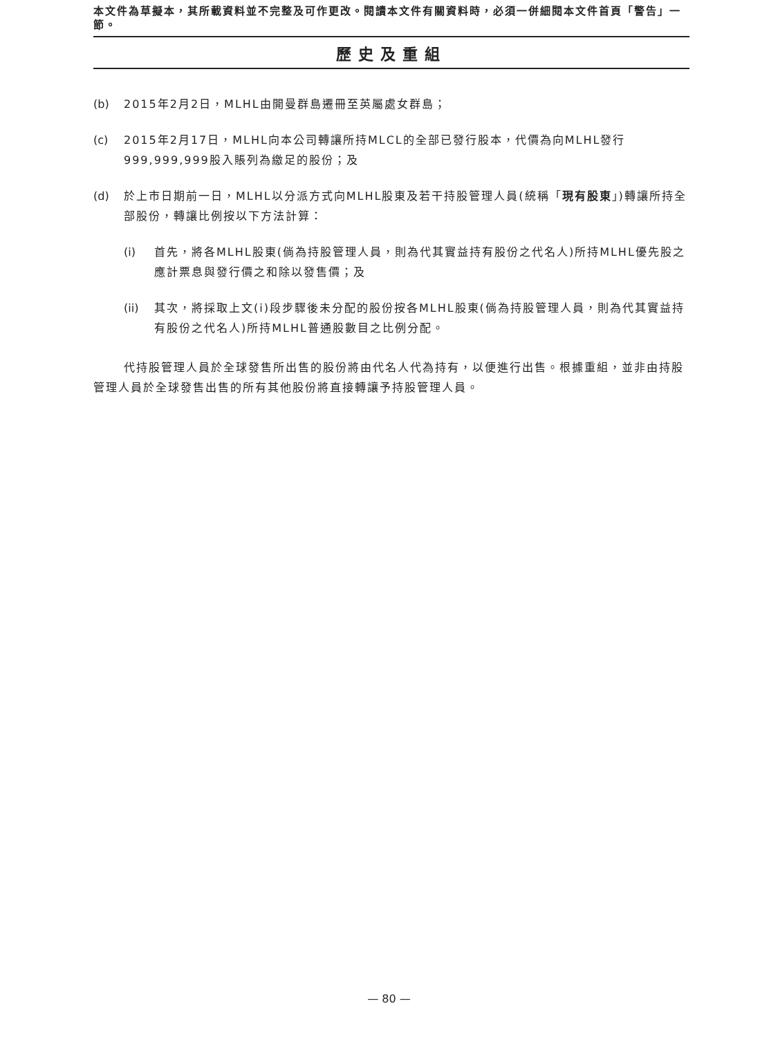本文件為草擬本，其所載資料並不完整及可作更改。閱讀本文件有關資料時，必須一併細閱本文件首頁「警告」一節。
歷史及重組
(b) 2015年2月2日，MLHL由開曼群島遷冊至英屬處女群島；
(c) 2015年2月17日，MLHL向本公司轉讓所持MLCL的全部已發行股本，代價為向MLHL發行999,999,999股入賬列為繳足的股份；及
(d) 於上市日期前一日，MLHL以分派方式向MLHL股東及若干持股管理人員(統稱「現有股東」)轉讓所持全部股份，轉讓比例按以下方法計算：
(i) 首先，將各MLHL股東(倘為持股管理人員，則為代其實益持有股份之代名人)所持MLHL優先股之應計票息與發行價之和除以發售價；及
(ii) 其次，將採取上文(i)段步驟後未分配的股份按各MLHL股東(倘為持股管理人員，則為代其實益持有股份之代名人)所持MLHL普通股數目之比例分配。
代持股管理人員於全球發售所出售的股份將由代名人代為持有，以便進行出售。根據重組，並非由持股管理人員於全球發售出售的所有其他股份將直接轉讓予持股管理人員。
— 80 —